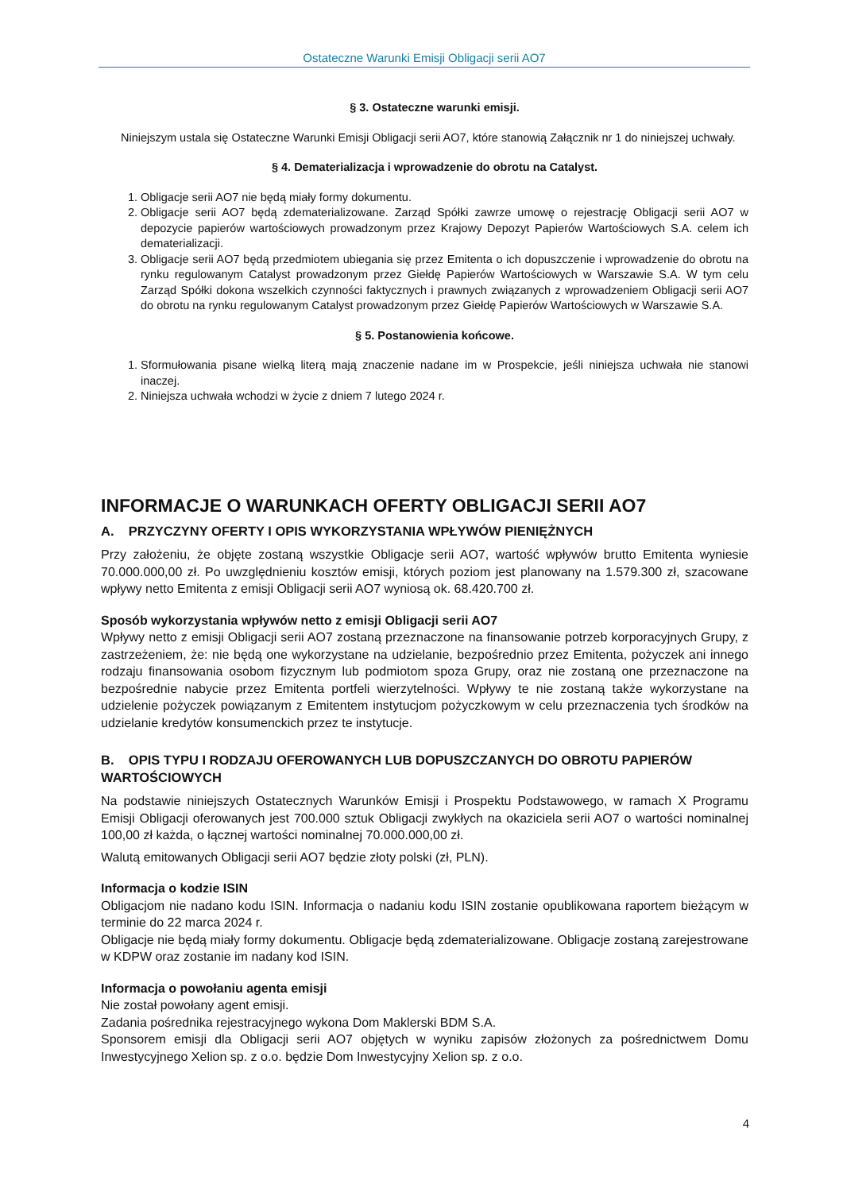Ostateczne Warunki Emisji Obligacji serii AO7
§ 3. Ostateczne warunki emisji.
Niniejszym ustala się Ostateczne Warunki Emisji Obligacji serii AO7, które stanowią Załącznik nr 1 do niniejszej uchwały.
§ 4. Dematerializacja i wprowadzenie do obrotu na Catalyst.
1. Obligacje serii AO7 nie będą miały formy dokumentu.
2. Obligacje serii AO7 będą zdematerializowane. Zarząd Spółki zawrze umowę o rejestrację Obligacji serii AO7 w depozycie papierów wartościowych prowadzonym przez Krajowy Depozyt Papierów Wartościowych S.A. celem ich dematerializacji.
3. Obligacje serii AO7 będą przedmiotem ubiegania się przez Emitenta o ich dopuszczenie i wprowadzenie do obrotu na rynku regulowanym Catalyst prowadzonym przez Giełdę Papierów Wartościowych w Warszawie S.A. W tym celu Zarząd Spółki dokona wszelkich czynności faktycznych i prawnych związanych z wprowadzeniem Obligacji serii AO7 do obrotu na rynku regulowanym Catalyst prowadzonym przez Giełdę Papierów Wartościowych w Warszawie S.A.
§ 5. Postanowienia końcowe.
1. Sformułowania pisane wielką literą mają znaczenie nadane im w Prospekcie, jeśli niniejsza uchwała nie stanowi inaczej.
2. Niniejsza uchwała wchodzi w życie z dniem 7 lutego 2024 r.
INFORMACJE O WARUNKACH OFERTY OBLIGACJI SERII AO7
A. PRZYCZYNY OFERTY I OPIS WYKORZYSTANIA WPŁYWÓW PIENIĘŻNYCH
Przy założeniu, że objęte zostaną wszystkie Obligacje serii AO7, wartość wpływów brutto Emitenta wyniesie 70.000.000,00 zł. Po uwzględnieniu kosztów emisji, których poziom jest planowany na 1.579.300 zł, szacowane wpływy netto Emitenta z emisji Obligacji serii AO7 wyniosą ok. 68.420.700 zł.
Sposób wykorzystania wpływów netto z emisji Obligacji serii AO7
Wpływy netto z emisji Obligacji serii AO7 zostaną przeznaczone na finansowanie potrzeb korporacyjnych Grupy, z zastrzeżeniem, że: nie będą one wykorzystane na udzielanie, bezpośrednio przez Emitenta, pożyczek ani innego rodzaju finansowania osobom fizycznym lub podmiotom spoza Grupy, oraz nie zostaną one przeznaczone na bezpośrednie nabycie przez Emitenta portfeli wierzytelności. Wpływy te nie zostaną także wykorzystane na udzielenie pożyczek powiązanym z Emitentem instytucjom pożyczkowym w celu przeznaczenia tych środków na udzielanie kredytów konsumenckich przez te instytucje.
B. OPIS TYPU I RODZAJU OFEROWANYCH LUB DOPUSZCZANYCH DO OBROTU PAPIERÓW WARTOŚCIOWYCH
Na podstawie niniejszych Ostatecznych Warunków Emisji i Prospektu Podstawowego, w ramach X Programu Emisji Obligacji oferowanych jest 700.000 sztuk Obligacji zwykłych na okaziciela serii AO7 o wartości nominalnej 100,00 zł każda, o łącznej wartości nominalnej 70.000.000,00 zł.
Walutą emitowanych Obligacji serii AO7 będzie złoty polski (zł, PLN).
Informacja o kodzie ISIN
Obligacjom nie nadano kodu ISIN. Informacja o nadaniu kodu ISIN zostanie opublikowana raportem bieżącym w terminie do 22 marca 2024 r.
Obligacje nie będą miały formy dokumentu. Obligacje będą zdematerializowane. Obligacje zostaną zarejestrowane w KDPW oraz zostanie im nadany kod ISIN.
Informacja o powołaniu agenta emisji
Nie został powołany agent emisji.
Zadania pośrednika rejestracyjnego wykona Dom Maklerski BDM S.A.
Sponsorem emisji dla Obligacji serii AO7 objętych w wyniku zapisów złożonych za pośrednictwem Domu Inwestycyjnego Xelion sp. z o.o. będzie Dom Inwestycyjny Xelion sp. z o.o.
4